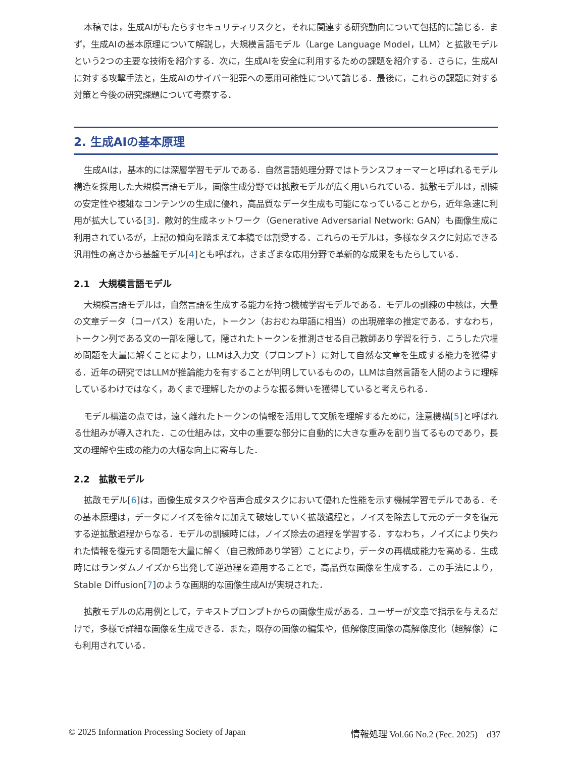本稿では，生成AIがもたらすセキュリティリスクと，それに関連する研究動向について包括的に論じる．まず，生成AIの基本原理について解説し，大規模言語モデル（Large Language Model，LLM）と拡散モデルという2つの主要な技術を紹介する．次に，生成AIを安全に利用するための課題を紹介する．さらに，生成AIに対する攻撃手法と，生成AIのサイバー犯罪への悪用可能性について論じる．最後に，これらの課題に対する対策と今後の研究課題について考察する．
2. 生成AIの基本原理
生成AIは，基本的には深層学習モデルである．自然言語処理分野ではトランスフォーマーと呼ばれるモデル構造を採用した大規模言語モデル，画像生成分野では拡散モデルが広く用いられている．拡散モデルは，訓練の安定性や複雑なコンテンツの生成に優れ，高品質なデータ生成も可能になっていることから，近年急速に利用が拡大している[3]．敵対的生成ネットワーク（Generative Adversarial Network: GAN）も画像生成に利用されているが，上記の傾向を踏まえて本稿では割愛する．これらのモデルは，多様なタスクに対応できる汎用性の高さから基盤モデル[4]とも呼ばれ，さまざまな応用分野で革新的な成果をもたらしている．
2.1　大規模言語モデル
大規模言語モデルは，自然言語を生成する能力を持つ機械学習モデルである．モデルの訓練の中核は，大量の文章データ（コーパス）を用いた，トークン（おおむね単語に相当）の出現確率の推定である．すなわち，トークン列である文の一部を隠して，隠されたトークンを推測させる自己教師あり学習を行う．こうした穴埋め問題を大量に解くことにより，LLMは入力文（プロンプト）に対して自然な文章を生成する能力を獲得する．近年の研究ではLLMが推論能力を有することが判明しているものの，LLMは自然言語を人間のように理解しているわけではなく，あくまで理解したかのような振る舞いを獲得していると考えられる．
モデル構造の点では，遠く離れたトークンの情報を活用して文脈を理解するために，注意機構[5]と呼ばれる仕組みが導入された．この仕組みは，文中の重要な部分に自動的に大きな重みを割り当てるものであり，長文の理解や生成の能力の大幅な向上に寄与した．
2.2　拡散モデル
拡散モデル[6]は，画像生成タスクや音声合成タスクにおいて優れた性能を示す機械学習モデルである．その基本原理は，データにノイズを徐々に加えて破壊していく拡散過程と，ノイズを除去して元のデータを復元する逆拡散過程からなる．モデルの訓練時には，ノイズ除去の過程を学習する．すなわち，ノイズにより失われた情報を復元する問題を大量に解く（自己教師あり学習）ことにより，データの再構成能力を高める．生成時にはランダムノイズから出発して逆過程を適用することで，高品質な画像を生成する．この手法により，Stable Diffusion[7]のような画期的な画像生成AIが実現された．
拡散モデルの応用例として，テキストプロンプトからの画像生成がある．ユーザーが文章で指示を与えるだけで，多様で詳細な画像を生成できる．また，既存の画像の編集や，低解像度画像の高解像度化（超解像）にも利用されている．
© 2025 Information Processing Society of Japan 情報処理 Vol.66 No.2 (Fec. 2025)　d37